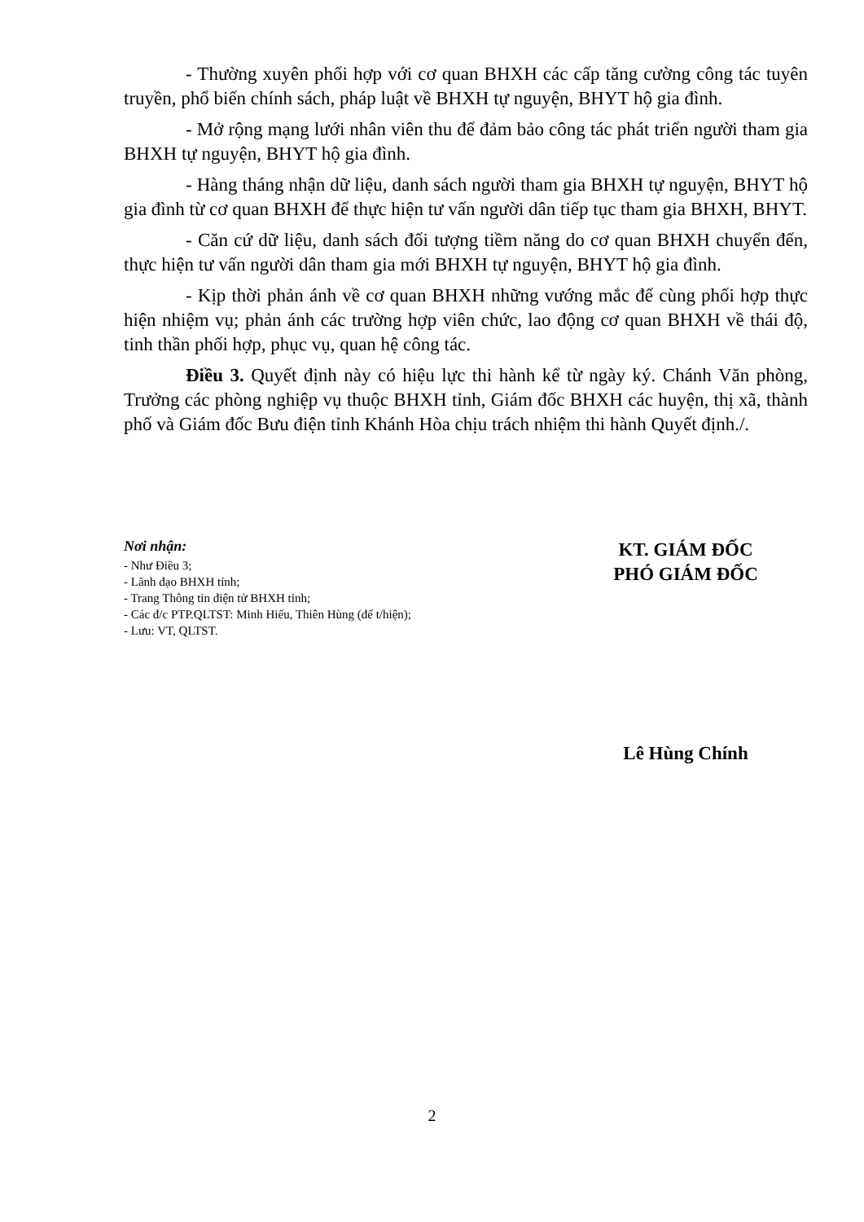- Thường xuyên phối hợp với cơ quan BHXH các cấp tăng cường công tác tuyên truyền, phổ biến chính sách, pháp luật về BHXH tự nguyện, BHYT hộ gia đình.
- Mở rộng mạng lưới nhân viên thu để đảm bảo công tác phát triển người tham gia BHXH tự nguyện, BHYT hộ gia đình.
- Hàng tháng nhận dữ liệu, danh sách người tham gia BHXH tự nguyện, BHYT hộ gia đình từ cơ quan BHXH để thực hiện tư vấn người dân tiếp tục tham gia BHXH, BHYT.
- Căn cứ dữ liệu, danh sách đối tượng tiềm năng do cơ quan BHXH chuyển đến, thực hiện tư vấn người dân tham gia mới BHXH tự nguyện, BHYT hộ gia đình.
- Kịp thời phản ánh về cơ quan BHXH những vướng mắc để cùng phối hợp thực hiện nhiệm vụ; phản ánh các trường hợp viên chức, lao động cơ quan BHXH về thái độ, tinh thần phối hợp, phục vụ, quan hệ công tác.
Điều 3. Quyết định này có hiệu lực thi hành kể từ ngày ký. Chánh Văn phòng, Trưởng các phòng nghiệp vụ thuộc BHXH tỉnh, Giám đốc BHXH các huyện, thị xã, thành phố và Giám đốc Bưu điện tỉnh Khánh Hòa chịu trách nhiệm thi hành Quyết định./.
Nơi nhận:
- Như Điều 3;
- Lãnh đạo BHXH tỉnh;
- Trang Thông tin điện tử BHXH tỉnh;
- Các đ/c PTP.QLTST: Minh Hiếu, Thiên Hùng (để t/hiện);
- Lưu: VT, QLTST.
KT. GIÁM ĐỐC
PHÓ GIÁM ĐỐC
Lê Hùng Chính
2